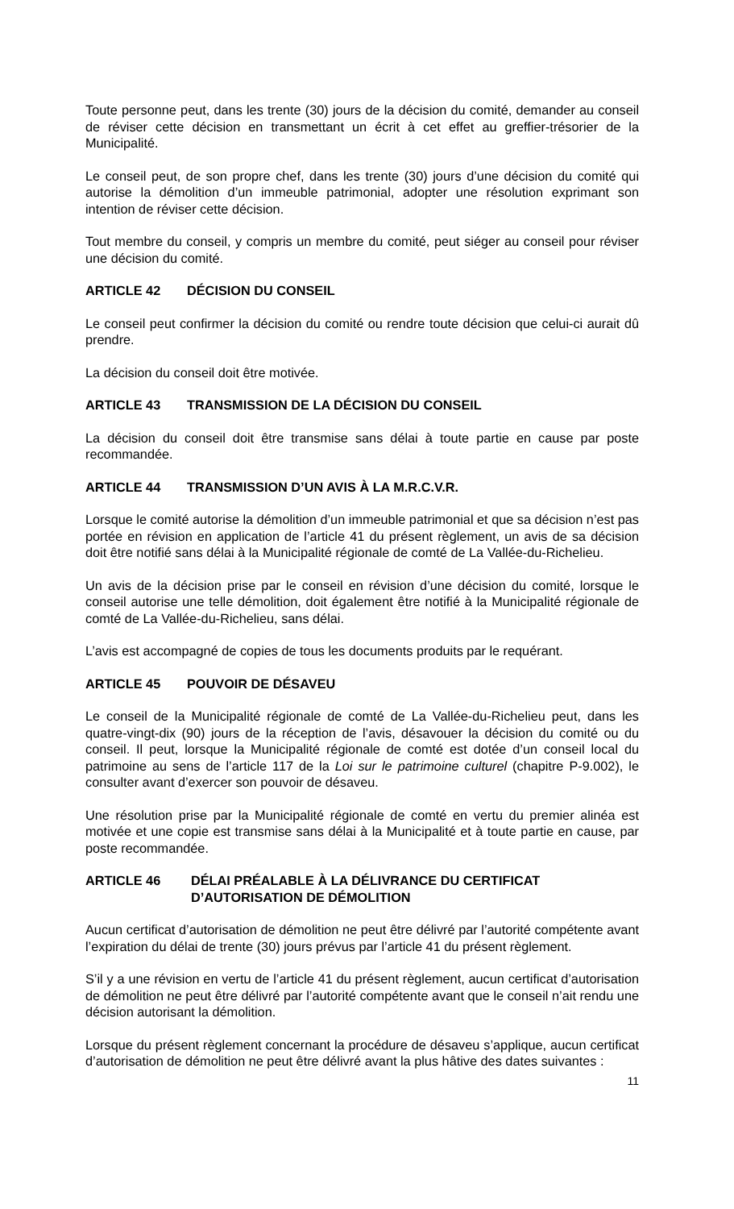Toute personne peut, dans les trente (30) jours de la décision du comité, demander au conseil de réviser cette décision en transmettant un écrit à cet effet au greffier-trésorier de la Municipalité.
Le conseil peut, de son propre chef, dans les trente (30) jours d’une décision du comité qui autorise la démolition d’un immeuble patrimonial, adopter une résolution exprimant son intention de réviser cette décision.
Tout membre du conseil, y compris un membre du comité, peut siéger au conseil pour réviser une décision du comité.
ARTICLE 42 DÉCISION DU CONSEIL
Le conseil peut confirmer la décision du comité ou rendre toute décision que celui-ci aurait dû prendre.
La décision du conseil doit être motivée.
ARTICLE 43 TRANSMISSION DE LA DÉCISION DU CONSEIL
La décision du conseil doit être transmise sans délai à toute partie en cause par poste recommandée.
ARTICLE 44 TRANSMISSION D’UN AVIS À LA M.R.C.V.R.
Lorsque le comité autorise la démolition d’un immeuble patrimonial et que sa décision n’est pas portée en révision en application de l’article 41 du présent règlement, un avis de sa décision doit être notifié sans délai à la Municipalité régionale de comté de La Vallée-du-Richelieu.
Un avis de la décision prise par le conseil en révision d’une décision du comité, lorsque le conseil autorise une telle démolition, doit également être notifié à la Municipalité régionale de comté de La Vallée-du-Richelieu, sans délai.
L’avis est accompagné de copies de tous les documents produits par le requérant.
ARTICLE 45 POUVOIR DE DÉSAVEU
Le conseil de la Municipalité régionale de comté de La Vallée-du-Richelieu peut, dans les quatre-vingt-dix (90) jours de la réception de l’avis, désavouer la décision du comité ou du conseil. Il peut, lorsque la Municipalité régionale de comté est dotée d’un conseil local du patrimoine au sens de l’article 117 de la Loi sur le patrimoine culturel (chapitre P-9.002), le consulter avant d’exercer son pouvoir de désaveu.
Une résolution prise par la Municipalité régionale de comté en vertu du premier alinéa est motivée et une copie est transmise sans délai à la Municipalité et à toute partie en cause, par poste recommandée.
ARTICLE 46 DÉLAI PRÉALABLE À LA DÉLIVRANCE DU CERTIFICAT D’AUTORISATION DE DÉMOLITION
Aucun certificat d’autorisation de démolition ne peut être délivré par l’autorité compétente avant l’expiration du délai de trente (30) jours prévus par l’article 41 du présent règlement.
S’il y a une révision en vertu de l’article 41 du présent règlement, aucun certificat d’autorisation de démolition ne peut être délivré par l’autorité compétente avant que le conseil n’ait rendu une décision autorisant la démolition.
Lorsque du présent règlement concernant la procédure de désaveu s’applique, aucun certificat d’autorisation de démolition ne peut être délivré avant la plus hâtive des dates suivantes :
11